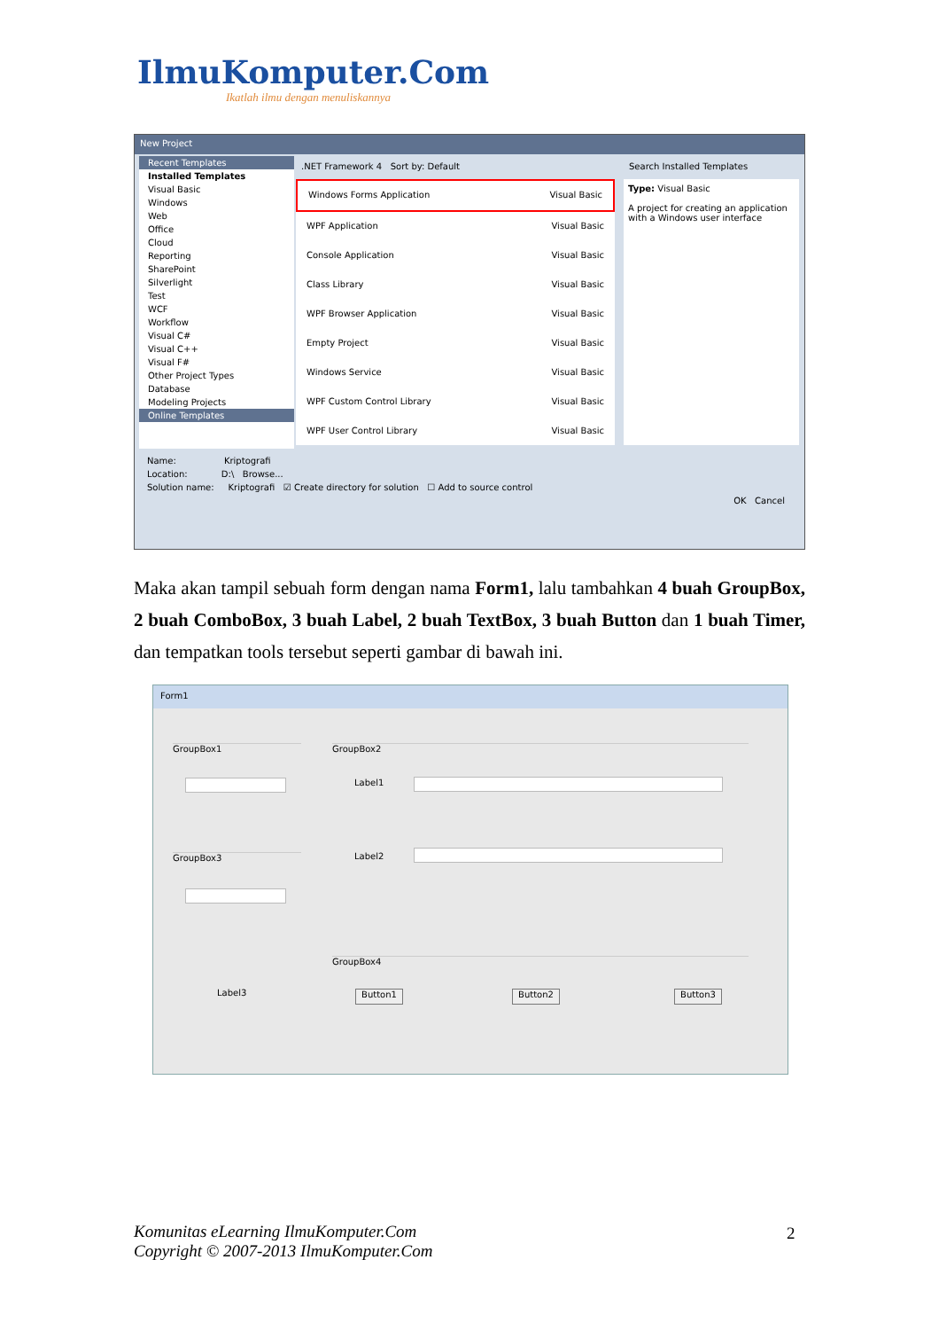IlmuKomputer.Com
Ikatlah ilmu dengan menuliskannya
New Project
Recent Templates
Installed Templates
Visual Basic
Windows
Web
Office
Cloud
Reporting
SharePoint
Silverlight
Test
WCF
Workflow
Visual C#
Visual C++
Visual F#
Other Project Types
Database
Modeling Projects
Online Templates
.NET Framework 4 Sort by: Default
Search Installed Templates
Windows Forms Application Visual Basic
WPF Application Visual Basic
Console Application Visual Basic
Class Library Visual Basic
WPF Browser Application Visual Basic
Empty Project Visual Basic
Windows Service Visual Basic
WPF Custom Control Library Visual Basic
WPF User Control Library Visual Basic
Type: Visual Basic
A project for creating an application with a Windows user interface
Name: Kriptografi
Location: D:\ Browse...
Solution name: Kriptografi ☑ Create directory for solution ☐ Add to source control
OK Cancel
Maka akan tampil sebuah form dengan nama Form1, lalu tambahkan 4 buah GroupBox, 2 buah ComboBox, 3 buah Label, 2 buah TextBox, 3 buah Button dan 1 buah Timer, dan tempatkan tools tersebut seperti gambar di bawah ini.
Form1
GroupBox1
GroupBox3
GroupBox2
Label1
Label2
GroupBox4
Label3 Button1 Button2 Button3
Komunitas eLearning IlmuKomputer.Com
Copyright © 2007-2013 IlmuKomputer.Com
2